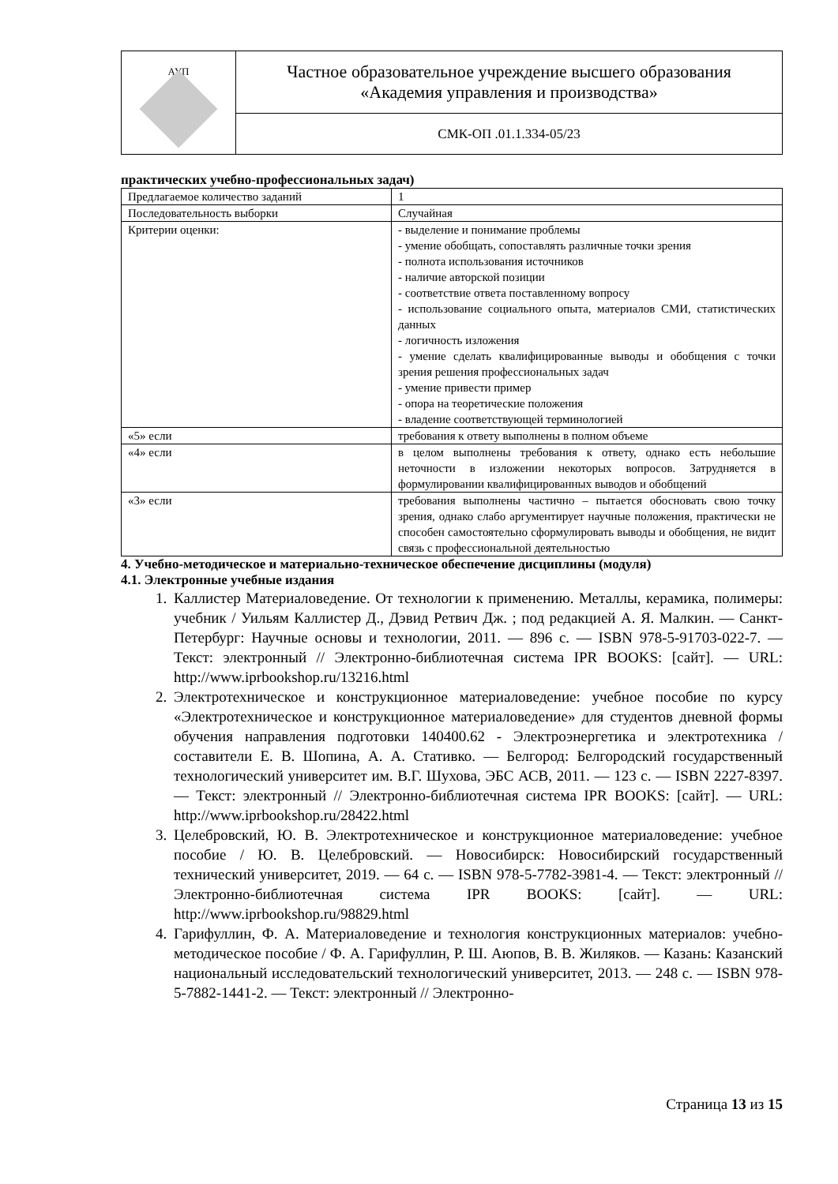| АУП | Частное образовательное учреждение высшего образования «Академия управления и производства» |
| | СМК-ОП .01.1.334-05/23 |
практических учебно-профессиональных задач)
| Предлагаемое количество заданий | 1 |
| Последовательность выборки | Случайная |
| Критерии оценки: | - выделение и понимание проблемы - умение обобщать, сопоставлять различные точки зрения - полнота использования источников - наличие авторской позиции - соответствие ответа поставленному вопросу - использование социального опыта, материалов СМИ, статистических данных - логичность изложения - умение сделать квалифицированные выводы и обобщения с точки зрения решения профессиональных задач - умение привести пример - опора на теоретические положения - владение соответствующей терминологией |
| «5» если | требования к ответу выполнены в полном объеме |
| «4» если | в целом выполнены требования к ответу, однако есть небольшие неточности в изложении некоторых вопросов. Затрудняется в формулировании квалифицированных выводов и обобщений |
| «3» если | требования выполнены частично – пытается обосновать свою точку зрения, однако слабо аргументирует научные положения, практически не способен самостоятельно сформулировать выводы и обобщения, не видит связь с профессиональной деятельностью |
4. Учебно-методическое и материально-техническое обеспечение дисциплины (модуля)
4.1. Электронные учебные издания
1. Каллистер Материаловедение. От технологии к применению. Металлы, керамика, полимеры: учебник / Уильям Каллистер Д., Дэвид Ретвич Дж. ; под редакцией А. Я. Малкин. — Санкт-Петербург: Научные основы и технологии, 2011. — 896 c. — ISBN 978-5-91703-022-7. — Текст: электронный // Электронно-библиотечная система IPR BOOKS: [сайт]. — URL: http://www.iprbookshop.ru/13216.html
2. Электротехническое и конструкционное материаловедение: учебное пособие по курсу «Электротехническое и конструкционное материаловедение» для студентов дневной формы обучения направления подготовки 140400.62 - Электроэнергетика и электротехника / составители Е. В. Шопина, А. А. Стативко. — Белгород: Белгородский государственный технологический университет им. В.Г. Шухова, ЭБС АСВ, 2011. — 123 c. — ISBN 2227-8397. — Текст: электронный // Электронно-библиотечная система IPR BOOKS: [сайт]. — URL: http://www.iprbookshop.ru/28422.html
3. Целебровский, Ю. В. Электротехническое и конструкционное материаловедение: учебное пособие / Ю. В. Целебровский. — Новосибирск: Новосибирский государственный технический университет, 2019. — 64 c. — ISBN 978-5-7782-3981-4. — Текст: электронный // Электронно-библиотечная система IPR BOOKS: [сайт]. — URL: http://www.iprbookshop.ru/98829.html
4. Гарифуллин, Ф. А. Материаловедение и технология конструкционных материалов: учебно-методическое пособие / Ф. А. Гарифуллин, Р. Ш. Аюпов, В. В. Жиляков. — Казань: Казанский национальный исследовательский технологический университет, 2013. — 248 c. — ISBN 978-5-7882-1441-2. — Текст: электронный // Электронно-
Страница 13 из 15